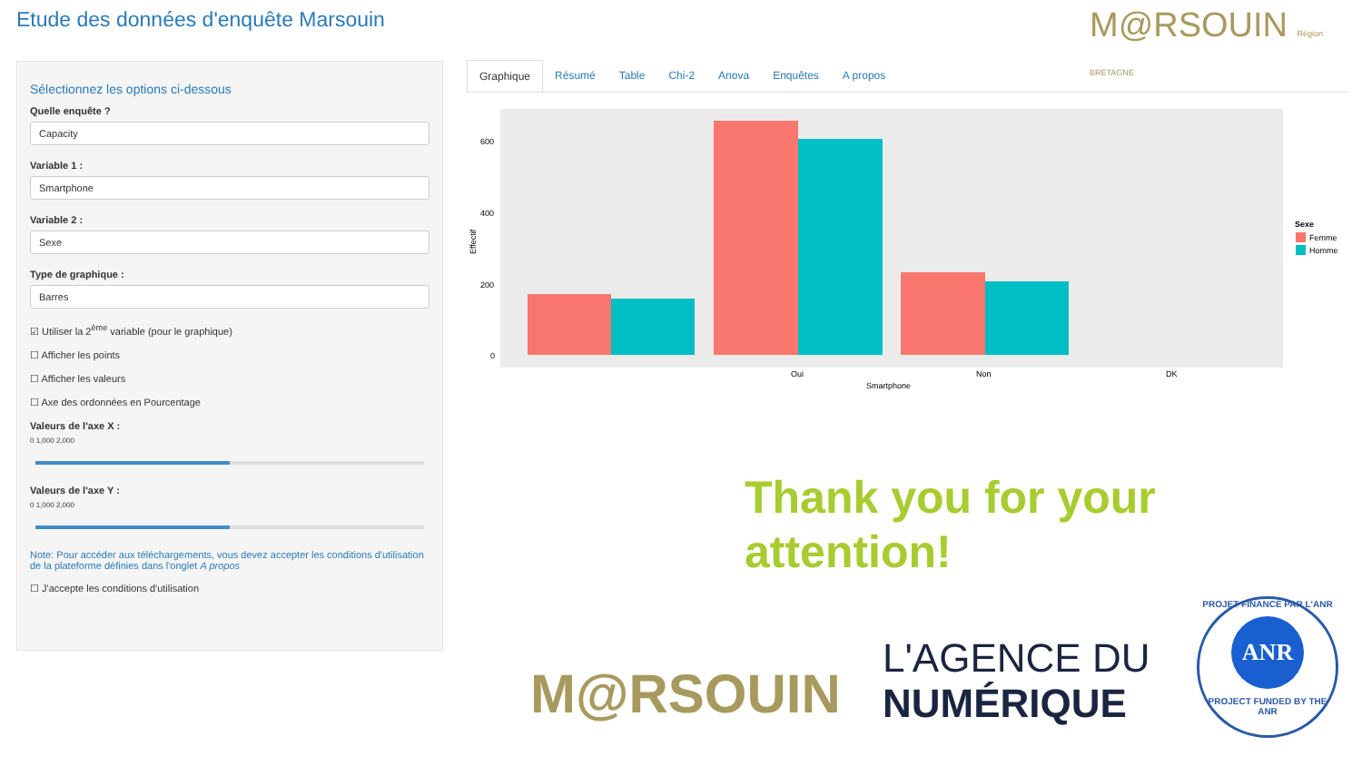Etude des données d'enquête Marsouin
M@RSOUIN Région BRETAGNE
Sélectionnez les options ci-dessous
Quelle enquête ?
Capacity
Variable 1 :
Smartphone
Variable 2 :
Sexe
Type de graphique :
Barres
☑ Utiliser la 2<sup>ème</sup> variable (pour le graphique)
☐ Afficher les points
☐ Afficher les valeurs
☐ Axe des ordonnées en Pourcentage
Valeurs de l'axe X :
0 1,000 2,000
Valeurs de l'axe Y :
0 1,000 2,000
Note: Pour accéder aux téléchargements, vous devez accepter les conditions d'utilisation de la plateforme définies dans l'onglet A propos
☐ J'accepte les conditions d'utilisation
Graphique Résumé Table Chi-2 Anova Enquêtes A propos
600
400
200
0
Oui
Non
DK
Smartphone
Effectif
Sexe
Femme
Homme
Thank you for your
attention!
M@RSOUIN
L'AGENCE DU
NUMÉRIQUE
PROJET FINANCÉ PAR L'ANR
ANR
PROJECT FUNDED BY THE ANR